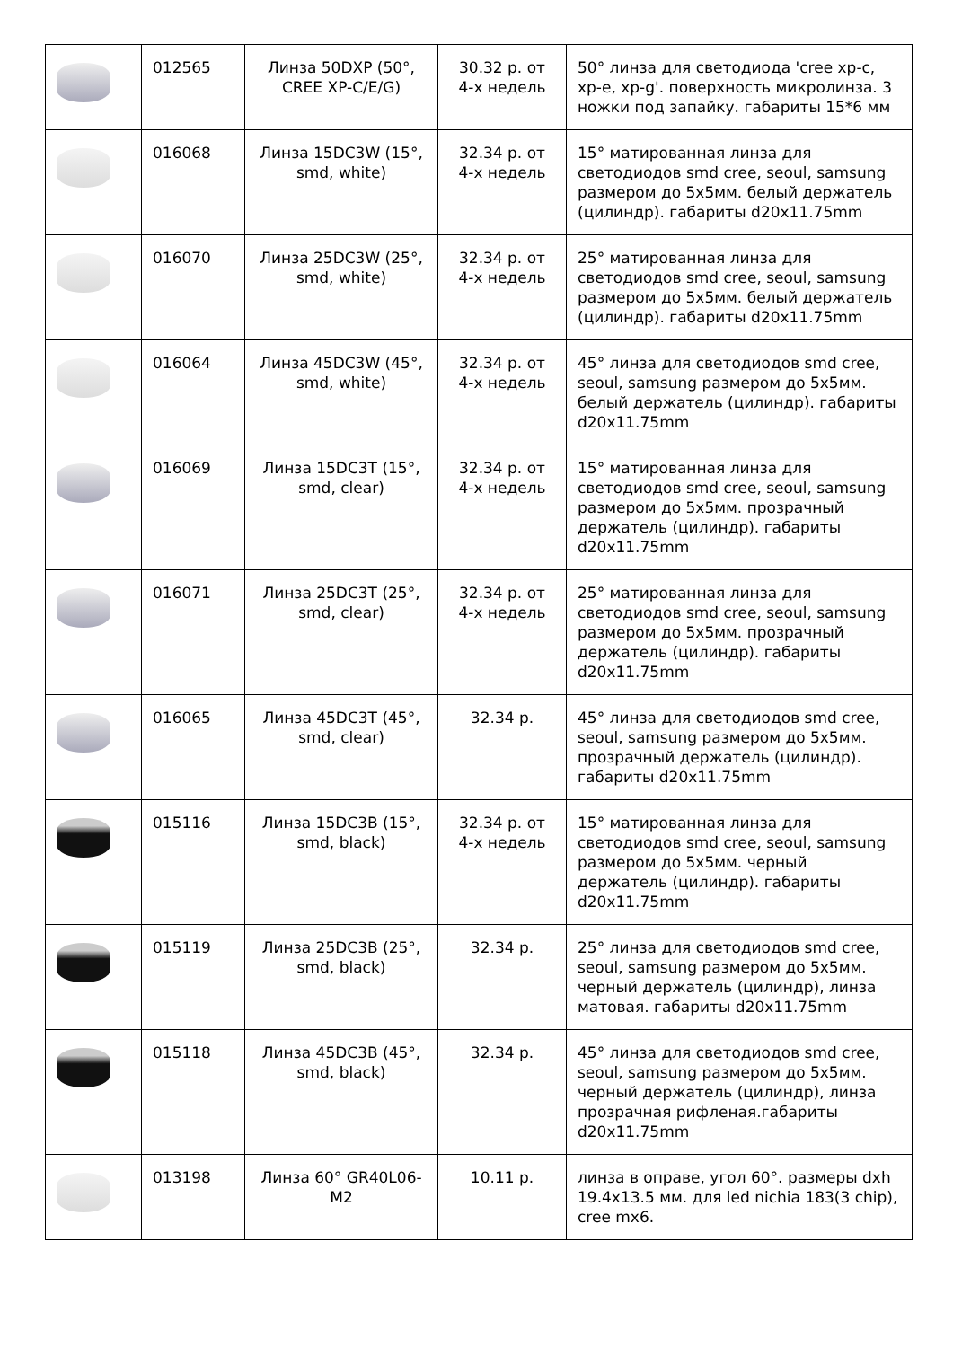| | 012565 | Линза 50DXP (50°, CREE XP-C/E/G) | 30.32 р. от 4-х недель | 50° линза для светодиода 'cree xp-c, xp-e, xp-g'. поверхность микролинза. 3 ножки под запайку. габариты 15*6 мм |
| | 016068 | Линза 15DC3W (15°, smd, white) | 32.34 р. от 4-х недель | 15° матированная линза для светодиодов smd cree, seoul, samsung размером до 5х5мм. белый держатель (цилиндр). габариты d20x11.75mm |
| | 016070 | Линза 25DC3W (25°, smd, white) | 32.34 р. от 4-х недель | 25° матированная линза для светодиодов smd cree, seoul, samsung размером до 5х5мм. белый держатель (цилиндр). габариты d20x11.75mm |
| | 016064 | Линза 45DC3W (45°, smd, white) | 32.34 р. от 4-х недель | 45° линза для светодиодов smd cree, seoul, samsung размером до 5х5мм. белый держатель (цилиндр). габариты d20x11.75mm |
| | 016069 | Линза 15DC3T (15°, smd, clear) | 32.34 р. от 4-х недель | 15° матированная линза для светодиодов smd cree, seoul, samsung размером до 5х5мм. прозрачный держатель (цилиндр). габариты d20x11.75mm |
| | 016071 | Линза 25DC3T (25°, smd, clear) | 32.34 р. от 4-х недель | 25° матированная линза для светодиодов smd cree, seoul, samsung размером до 5х5мм. прозрачный держатель (цилиндр). габариты d20x11.75mm |
| | 016065 | Линза 45DC3T (45°, smd, clear) | 32.34 р. | 45° линза для светодиодов smd cree, seoul, samsung размером до 5х5мм. прозрачный держатель (цилиндр). габариты d20x11.75mm |
| | 015116 | Линза 15DC3B (15°, smd, black) | 32.34 р. от 4-х недель | 15° матированная линза для светодиодов smd cree, seoul, samsung размером до 5х5мм. черный держатель (цилиндр). габариты d20x11.75mm |
| | 015119 | Линза 25DC3B (25°, smd, black) | 32.34 р. | 25° линза для светодиодов smd cree, seoul, samsung размером до 5х5мм. черный держатель (цилиндр), линза матовая. габариты d20x11.75mm |
| | 015118 | Линза 45DC3B (45°, smd, black) | 32.34 р. | 45° линза для светодиодов smd cree, seoul, samsung размером до 5х5мм. черный держатель (цилиндр), линза прозрачная рифленая.габариты d20x11.75mm |
| | 013198 | Линза 60° GR40L06-M2 | 10.11 р. | линза в оправе, угол 60°. размеры dxh 19.4x13.5 мм. для led nichia 183(3 chip), cree mx6. |